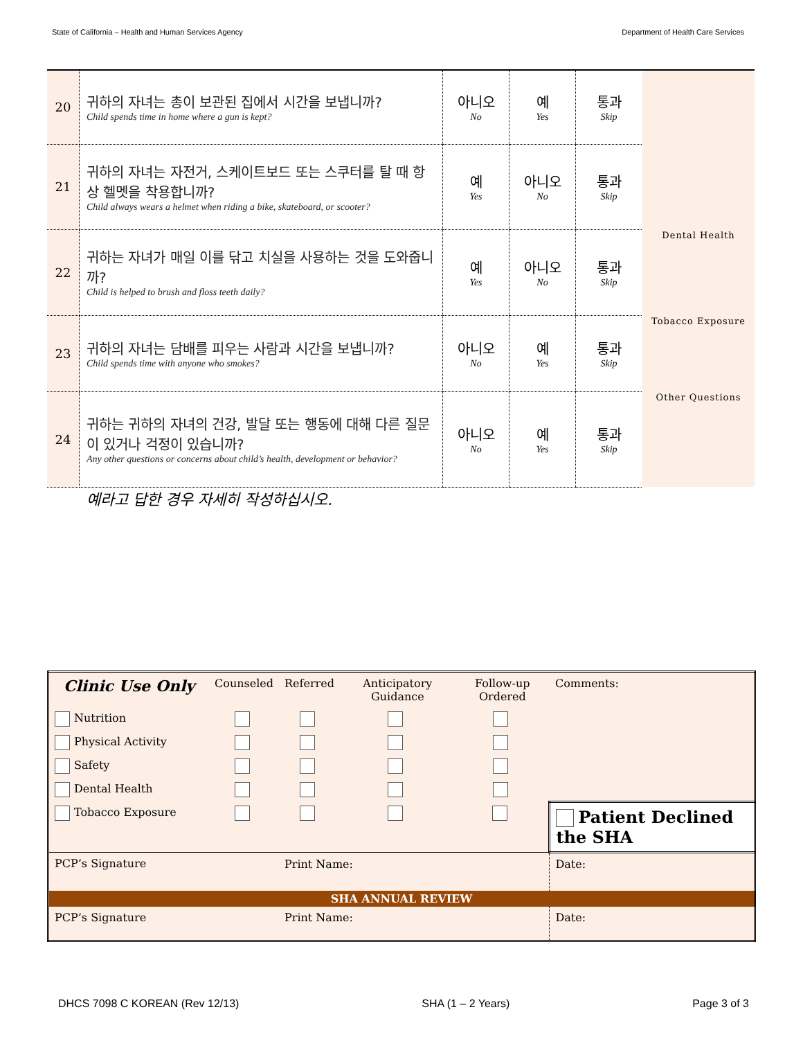State of California – Health and Human Services Agency Department of Health Care Services
| 20 | 귀하의 자녀는 총이 보관된 집에서 시간을 보냅니까? Child spends time in home where a gun is kept? | 아니오 No | 예 Yes | 통과 Skip | |
| 21 | 귀하의 자녀는 자전거, 스케이트보드 또는 스쿠터를 탈 때 항상 헬멧을 착용합니까? Child always wears a helmet when riding a bike, skateboard, or scooter? | 예 Yes | 아니오 No | 통과 Skip | |
| 22 | 귀하는 자녀가 매일 이를 닦고 치실을 사용하는 것을 도와줍니까? Child is helped to brush and floss teeth daily? | 예 Yes | 아니오 No | 통과 Skip | Dental Health |
| 23 | 귀하의 자녀는 담배를 피우는 사람과 시간을 보냅니까? Child spends time with anyone who smokes? | 아니오 No | 예 Yes | 통과 Skip | Tobacco Exposure |
| 24 | 귀하는 귀하의 자녀의 건강, 발달 또는 행동에 대해 다른 질문이 있거나 걱정이 있습니까? Any other questions or concerns about child’s health, development or behavior? | 아니오 No | 예 Yes | 통과 Skip | Other Questions |
예라고 답한 경우 자세히 작성하십시오.
| Clinic Use Only | Counseled | Referred | Anticipatory Guidance | Follow-up Ordered | Comments: | |
| Nutrition | | | | | | |
| Physical Activity | | | | | | |
| Safety | | | | | | |
| Dental Health | | | | | | |
| Tobacco Exposure | | | | | Patient Declined the SHA | |
| PCP’s Signature | | Print Name: | | | | Date: |
| SHA ANNUAL REVIEW | | | | | | |
| PCP’s Signature | | Print Name: | | | | Date: |
DHCS 7098 C KOREAN (Rev 12/13) SHA (1 – 2 Years) Page 3 of 3